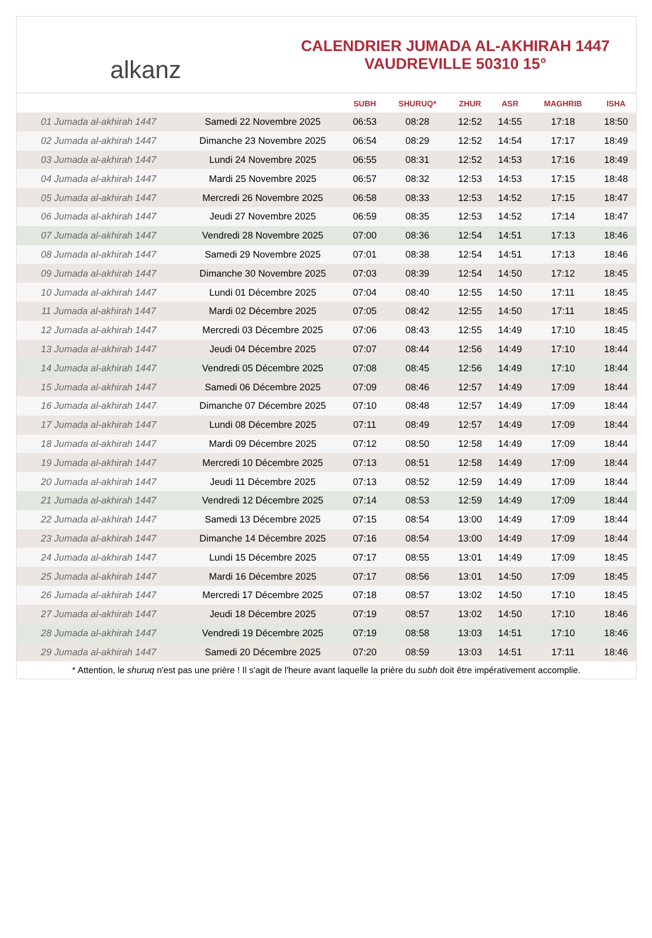alkanz
CALENDRIER JUMADA AL-AKHIRAH 1447
VAUDREVILLE 50310 15°
| | | SUBH | SHURUQ* | ZHUR | ASR | MAGHRIB | ISHA |
| --- | --- | --- | --- | --- | --- | --- | --- |
| 01 Jumada al-akhirah 1447 | Samedi 22 Novembre 2025 | 06:53 | 08:28 | 12:52 | 14:55 | 17:18 | 18:50 |
| 02 Jumada al-akhirah 1447 | Dimanche 23 Novembre 2025 | 06:54 | 08:29 | 12:52 | 14:54 | 17:17 | 18:49 |
| 03 Jumada al-akhirah 1447 | Lundi 24 Novembre 2025 | 06:55 | 08:31 | 12:52 | 14:53 | 17:16 | 18:49 |
| 04 Jumada al-akhirah 1447 | Mardi 25 Novembre 2025 | 06:57 | 08:32 | 12:53 | 14:53 | 17:15 | 18:48 |
| 05 Jumada al-akhirah 1447 | Mercredi 26 Novembre 2025 | 06:58 | 08:33 | 12:53 | 14:52 | 17:15 | 18:47 |
| 06 Jumada al-akhirah 1447 | Jeudi 27 Novembre 2025 | 06:59 | 08:35 | 12:53 | 14:52 | 17:14 | 18:47 |
| 07 Jumada al-akhirah 1447 | Vendredi 28 Novembre 2025 | 07:00 | 08:36 | 12:54 | 14:51 | 17:13 | 18:46 |
| 08 Jumada al-akhirah 1447 | Samedi 29 Novembre 2025 | 07:01 | 08:38 | 12:54 | 14:51 | 17:13 | 18:46 |
| 09 Jumada al-akhirah 1447 | Dimanche 30 Novembre 2025 | 07:03 | 08:39 | 12:54 | 14:50 | 17:12 | 18:45 |
| 10 Jumada al-akhirah 1447 | Lundi 01 Décembre 2025 | 07:04 | 08:40 | 12:55 | 14:50 | 17:11 | 18:45 |
| 11 Jumada al-akhirah 1447 | Mardi 02 Décembre 2025 | 07:05 | 08:42 | 12:55 | 14:50 | 17:11 | 18:45 |
| 12 Jumada al-akhirah 1447 | Mercredi 03 Décembre 2025 | 07:06 | 08:43 | 12:55 | 14:49 | 17:10 | 18:45 |
| 13 Jumada al-akhirah 1447 | Jeudi 04 Décembre 2025 | 07:07 | 08:44 | 12:56 | 14:49 | 17:10 | 18:44 |
| 14 Jumada al-akhirah 1447 | Vendredi 05 Décembre 2025 | 07:08 | 08:45 | 12:56 | 14:49 | 17:10 | 18:44 |
| 15 Jumada al-akhirah 1447 | Samedi 06 Décembre 2025 | 07:09 | 08:46 | 12:57 | 14:49 | 17:09 | 18:44 |
| 16 Jumada al-akhirah 1447 | Dimanche 07 Décembre 2025 | 07:10 | 08:48 | 12:57 | 14:49 | 17:09 | 18:44 |
| 17 Jumada al-akhirah 1447 | Lundi 08 Décembre 2025 | 07:11 | 08:49 | 12:57 | 14:49 | 17:09 | 18:44 |
| 18 Jumada al-akhirah 1447 | Mardi 09 Décembre 2025 | 07:12 | 08:50 | 12:58 | 14:49 | 17:09 | 18:44 |
| 19 Jumada al-akhirah 1447 | Mercredi 10 Décembre 2025 | 07:13 | 08:51 | 12:58 | 14:49 | 17:09 | 18:44 |
| 20 Jumada al-akhirah 1447 | Jeudi 11 Décembre 2025 | 07:13 | 08:52 | 12:59 | 14:49 | 17:09 | 18:44 |
| 21 Jumada al-akhirah 1447 | Vendredi 12 Décembre 2025 | 07:14 | 08:53 | 12:59 | 14:49 | 17:09 | 18:44 |
| 22 Jumada al-akhirah 1447 | Samedi 13 Décembre 2025 | 07:15 | 08:54 | 13:00 | 14:49 | 17:09 | 18:44 |
| 23 Jumada al-akhirah 1447 | Dimanche 14 Décembre 2025 | 07:16 | 08:54 | 13:00 | 14:49 | 17:09 | 18:44 |
| 24 Jumada al-akhirah 1447 | Lundi 15 Décembre 2025 | 07:17 | 08:55 | 13:01 | 14:49 | 17:09 | 18:45 |
| 25 Jumada al-akhirah 1447 | Mardi 16 Décembre 2025 | 07:17 | 08:56 | 13:01 | 14:50 | 17:09 | 18:45 |
| 26 Jumada al-akhirah 1447 | Mercredi 17 Décembre 2025 | 07:18 | 08:57 | 13:02 | 14:50 | 17:10 | 18:45 |
| 27 Jumada al-akhirah 1447 | Jeudi 18 Décembre 2025 | 07:19 | 08:57 | 13:02 | 14:50 | 17:10 | 18:46 |
| 28 Jumada al-akhirah 1447 | Vendredi 19 Décembre 2025 | 07:19 | 08:58 | 13:03 | 14:51 | 17:10 | 18:46 |
| 29 Jumada al-akhirah 1447 | Samedi 20 Décembre 2025 | 07:20 | 08:59 | 13:03 | 14:51 | 17:11 | 18:46 |
* Attention, le shuruq n'est pas une prière ! Il s'agit de l'heure avant laquelle la prière du subh doit être impérativement accomplie.